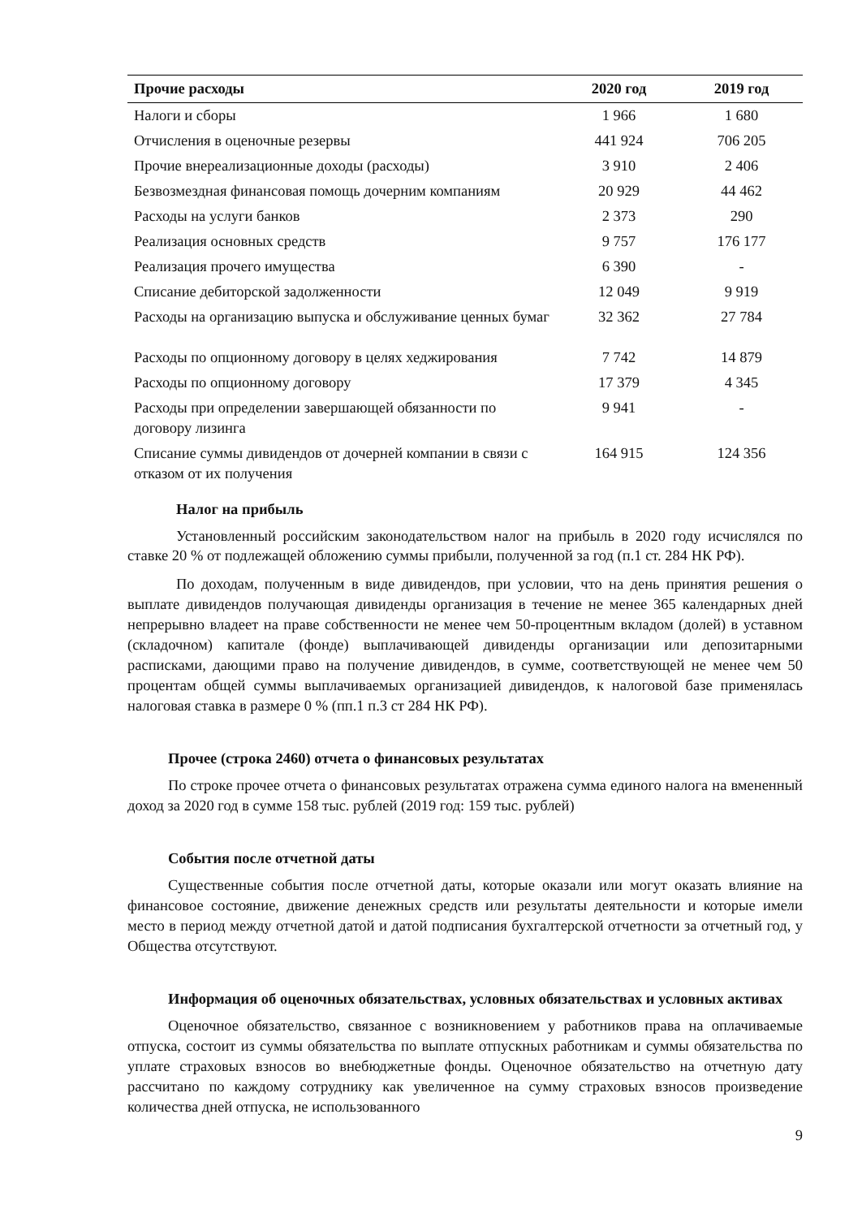| Прочие расходы | 2020 год | 2019 год |
| --- | --- | --- |
| Налоги и сборы | 1 966 | 1 680 |
| Отчисления в оценочные резервы | 441 924 | 706 205 |
| Прочие внереализационные доходы (расходы) | 3 910 | 2 406 |
| Безвозмездная финансовая помощь дочерним компаниям | 20 929 | 44 462 |
| Расходы на услуги банков | 2 373 | 290 |
| Реализация основных средств | 9 757 | 176 177 |
| Реализация прочего имущества | 6 390 | - |
| Списание дебиторской задолженности | 12 049 | 9 919 |
| Расходы на организацию выпуска и обслуживание ценных бумаг | 32 362 | 27 784 |
| Расходы по опционному договору в целях хеджирования | 7 742 | 14 879 |
| Расходы по опционному договору | 17 379 | 4 345 |
| Расходы при определении завершающей обязанности по договору лизинга | 9 941 | - |
| Списание суммы дивидендов от дочерней компании в связи с отказом от их получения | 164 915 | 124 356 |
Налог на прибыль
Установленный российским законодательством налог на прибыль в 2020 году исчислялся по ставке 20 % от подлежащей обложению суммы прибыли, полученной за год (п.1 ст. 284 НК РФ).
По доходам, полученным в виде дивидендов, при условии, что на день принятия решения о выплате дивидендов получающая дивиденды организация в течение не менее 365 календарных дней непрерывно владеет на праве собственности не менее чем 50-процентным вкладом (долей) в уставном (складочном) капитале (фонде) выплачивающей дивиденды организации или депозитарными расписками, дающими право на получение дивидендов, в сумме, соответствующей не менее чем 50 процентам общей суммы выплачиваемых организацией дивидендов, к налоговой базе применялась налоговая ставка в размере 0 % (пп.1 п.3 ст 284 НК РФ).
Прочее (строка 2460) отчета о финансовых результатах
По строке прочее отчета о финансовых результатах отражена сумма единого налога на вмененный доход за 2020 год в сумме 158 тыс. рублей (2019 год: 159 тыс. рублей)
События после отчетной даты
Существенные события после отчетной даты, которые оказали или могут оказать влияние на финансовое состояние, движение денежных средств или результаты деятельности и которые имели место в период между отчетной датой и датой подписания бухгалтерской отчетности за отчетный год, у Общества отсутствуют.
Информация об оценочных обязательствах, условных обязательствах и условных активах
Оценочное обязательство, связанное с возникновением у работников права на оплачиваемые отпуска, состоит из суммы обязательства по выплате отпускных работникам и суммы обязательства по уплате страховых взносов во внебюджетные фонды. Оценочное обязательство на отчетную дату рассчитано по каждому сотруднику как увеличенное на сумму страховых взносов произведение количества дней отпуска, не использованного
9